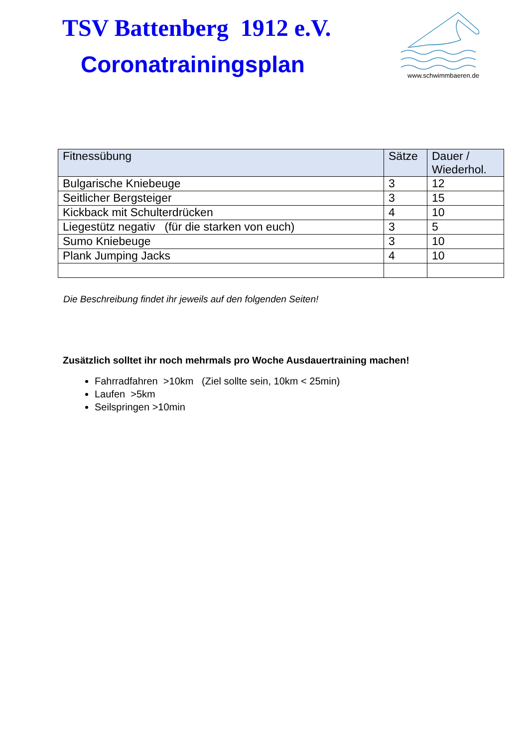TSV Battenberg 1912 e.V.
Coronatrainingsplan
www.schwimmbaeren.de
| Fitnessübung | Sätze | Dauer / Wiederhol. |
| --- | --- | --- |
| Bulgarische Kniebeuge | 3 | 12 |
| Seitlicher Bergsteiger | 3 | 15 |
| Kickback mit Schulterdrücken | 4 | 10 |
| Liegestütz negativ (für die starken von euch) | 3 | 5 |
| Sumo Kniebeuge | 3 | 10 |
| Plank Jumping Jacks | 4 | 10 |
Die Beschreibung findet ihr jeweils auf den folgenden Seiten!
Zusätzlich solltet ihr noch mehrmals pro Woche Ausdauertraining machen!
Fahrradfahren >10km (Ziel sollte sein, 10km < 25min)
Laufen >5km
Seilspringen >10min